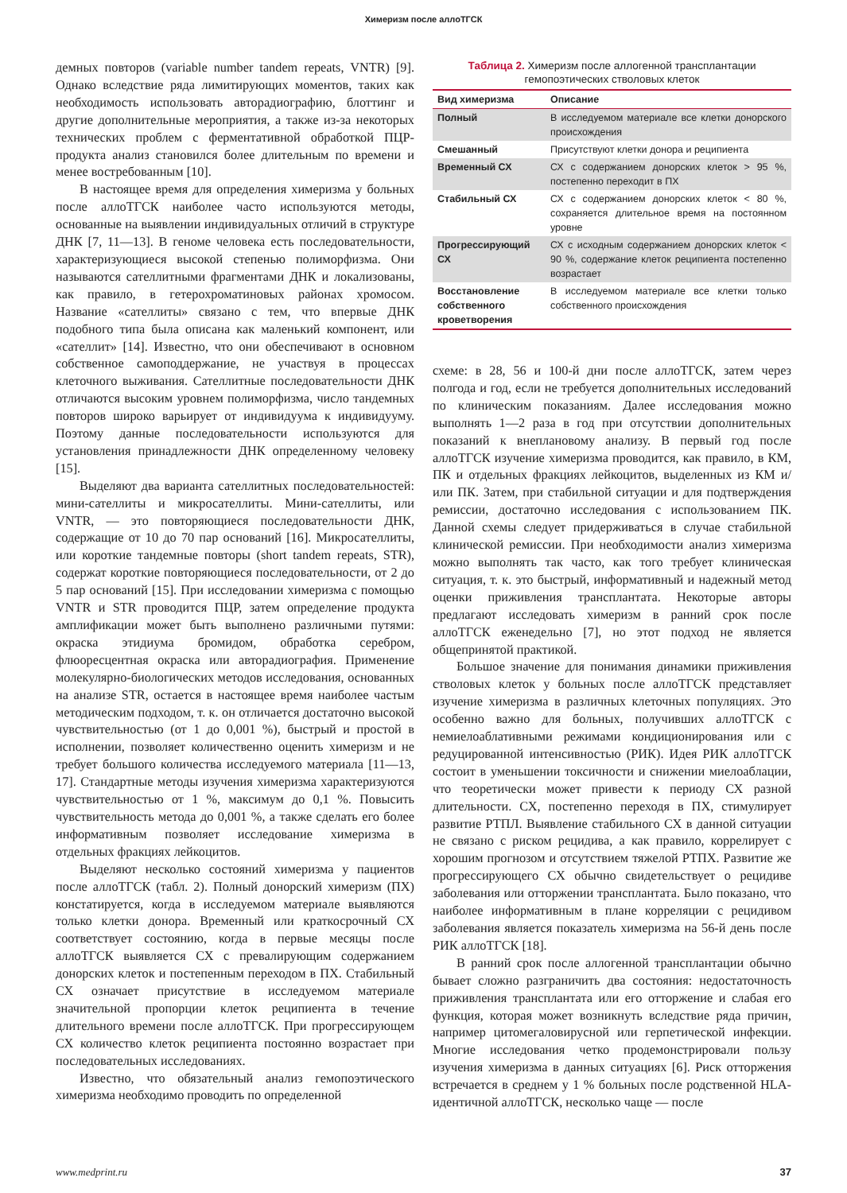Химеризм после аллоТГСК
демных повторов (variable number tandem repeats, VNTR) [9]. Однако вследствие ряда лимитирующих моментов, таких как необходимость использовать авторадиографию, блоттинг и другие дополнительные мероприятия, а также из-за некоторых технических проблем с ферментативной обработкой ПЦР-продукта анализ становился более длительным по времени и менее востребованным [10].
В настоящее время для определения химеризма у больных после аллоТГСК наиболее часто используются методы, основанные на выявлении индивидуальных отличий в структуре ДНК [7, 11—13]. В геноме человека есть последовательности, характеризующиеся высокой степенью полиморфизма. Они называются сателлитными фрагментами ДНК и локализованы, как правило, в гетерохроматиновых районах хромосом. Название «сателлиты» связано с тем, что впервые ДНК подобного типа была описана как маленький компонент, или «сателлит» [14]. Известно, что они обеспечивают в основном собственное самоподдержание, не участвуя в процессах клеточного выживания. Сателлитные последовательности ДНК отличаются высоким уровнем полиморфизма, число тандемных повторов широко варьирует от индивидуума к индивидууму. Поэтому данные последовательности используются для установления принадлежности ДНК определенному человеку [15].
Выделяют два варианта сателлитных последовательностей: мини-сателлиты и микросателлиты. Мини-сателлиты, или VNTR, — это повторяющиеся последовательности ДНК, содержащие от 10 до 70 пар оснований [16]. Микросателлиты, или короткие тандемные повторы (short tandem repeats, STR), содержат короткие повторяющиеся последовательности, от 2 до 5 пар оснований [15]. При исследовании химеризма с помощью VNTR и STR проводится ПЦР, затем определение продукта амплификации может быть выполнено различными путями: окраска этидиума бромидом, обработка серебром, флюоресцентная окраска или авторадиография. Применение молекулярно-биологических методов исследования, основанных на анализе STR, остается в настоящее время наиболее частым методическим подходом, т. к. он отличается достаточно высокой чувствительностью (от 1 до 0,001 %), быстрый и простой в исполнении, позволяет количественно оценить химеризм и не требует большого количества исследуемого материала [11—13, 17]. Стандартные методы изучения химеризма характеризуются чувствительностью от 1 %, максимум до 0,1 %. Повысить чувствительность метода до 0,001 %, а также сделать его более информативным позволяет исследование химеризма в отдельных фракциях лейкоцитов.
Выделяют несколько состояний химеризма у пациентов после аллоТГСК (табл. 2). Полный донорский химеризм (ПХ) констатируется, когда в исследуемом материале выявляются только клетки донора. Временный или краткосрочный СХ соответствует состоянию, когда в первые месяцы после аллоТГСК выявляется СХ с превалирующим содержанием донорских клеток и постепенным переходом в ПХ. Стабильный СХ означает присутствие в исследуемом материале значительной пропорции клеток реципиента в течение длительного времени после аллоТГСК. При прогрессирующем СХ количество клеток реципиента постоянно возрастает при последовательных исследованиях.
Известно, что обязательный анализ гемопоэтического химеризма необходимо проводить по определенной
Таблица 2. Химеризм после аллогенной трансплантации
гемопоэтических стволовых клеток
| Вид химеризма | Описание |
| --- | --- |
| Полный | В исследуемом материале все клетки донорского происхождения |
| Смешанный | Присутствуют клетки донора и реципиента |
| Временный СХ | СХ с содержанием донорских клеток > 95 %, постепенно переходит в ПХ |
| Стабильный СХ | СХ с содержанием донорских клеток < 80 %, сохраняется длительное время на постоянном уровне |
| Прогрессирующий СХ | СХ с исходным содержанием донорских клеток < 90 %, содержание клеток реципиента постепенно возрастает |
| Восстановление собственного кроветворения | В исследуемом материале все клетки только собственного происхождения |
схеме: в 28, 56 и 100-й дни после аллоТГСК, затем через полгода и год, если не требуется дополнительных исследований по клиническим показаниям. Далее исследования можно выполнять 1—2 раза в год при отсутствии дополнительных показаний к внеплановому анализу. В первый год после аллоТГСК изучение химеризма проводится, как правило, в КМ, ПК и отдельных фракциях лейкоцитов, выделенных из КМ и/или ПК. Затем, при стабильной ситуации и для подтверждения ремиссии, достаточно исследования с использованием ПК. Данной схемы следует придерживаться в случае стабильной клинической ремиссии. При необходимости анализ химеризма можно выполнять так часто, как того требует клиническая ситуация, т. к. это быстрый, информативный и надежный метод оценки приживления трансплантата. Некоторые авторы предлагают исследовать химеризм в ранний срок после аллоТГСК еженедельно [7], но этот подход не является общепринятой практикой.
Большое значение для понимания динамики приживления стволовых клеток у больных после аллоТГСК представляет изучение химеризма в различных клеточных популяциях. Это особенно важно для больных, получивших аллоТГСК с немиелоаблативными режимами кондиционирования или с редуцированной интенсивностью (РИК). Идея РИК аллоТГСК состоит в уменьшении токсичности и снижении миелоаблации, что теоретически может привести к периоду СХ разной длительности. СХ, постепенно переходя в ПХ, стимулирует развитие РТПЛ. Выявление стабильного СХ в данной ситуации не связано с риском рецидива, а как правило, коррелирует с хорошим прогнозом и отсутствием тяжелой РТПХ. Развитие же прогрессирующего СХ обычно свидетельствует о рецидиве заболевания или отторжении трансплантата. Было показано, что наиболее информативным в плане корреляции с рецидивом заболевания является показатель химеризма на 56-й день после РИК аллоТГСК [18].
В ранний срок после аллогенной трансплантации обычно бывает сложно разграничить два состояния: недостаточность приживления трансплантата или его отторжение и слабая его функция, которая может возникнуть вследствие ряда причин, например цитомегаловирусной или герпетической инфекции. Многие исследования четко продемонстрировали пользу изучения химеризма в данных ситуациях [6]. Риск отторжения встречается в среднем у 1 % больных после родственной HLA-идентичной аллоТГСК, несколько чаще — после
www.medprint.ru 37